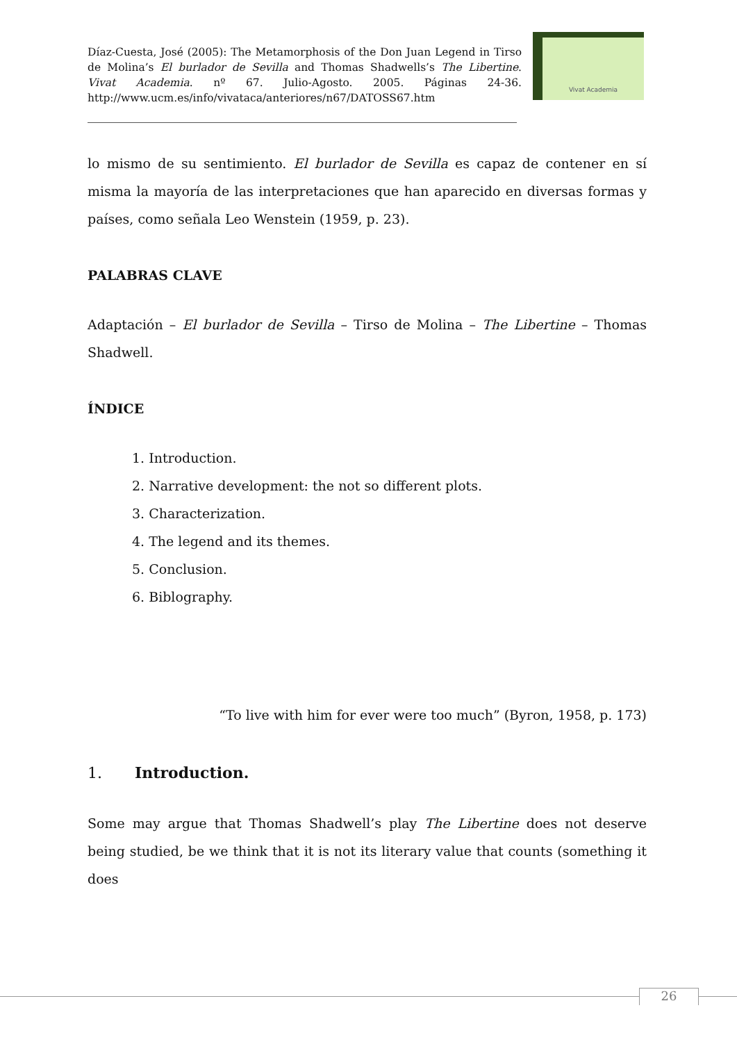Díaz-Cuesta, José (2005): The Metamorphosis of the Don Juan Legend in Tirso de Molina’s El burlador de Sevilla and Thomas Shadwells’s The Libertine. Vivat Academia. nº 67. Julio-Agosto. 2005. Páginas 24-36. http://www.ucm.es/info/vivataca/anteriores/n67/DATOSS67.htm
Vivat Academia
lo mismo de su sentimiento. El burlador de Sevilla es capaz de contener en sí misma la mayoría de las interpretaciones que han aparecido en diversas formas y países, como señala Leo Wenstein (1959, p. 23).
PALABRAS CLAVE
Adaptación – El burlador de Sevilla – Tirso de Molina – The Libertine – Thomas Shadwell.
ÍNDICE
1. Introduction.
2. Narrative development: the not so different plots.
3. Characterization.
4. The legend and its themes.
5. Conclusion.
6. Biblography.
“To live with him for ever were too much” (Byron, 1958, p. 173)
1. Introduction.
Some may argue that Thomas Shadwell’s play The Libertine does not deserve being studied, be we think that it is not its literary value that counts (something it does
26